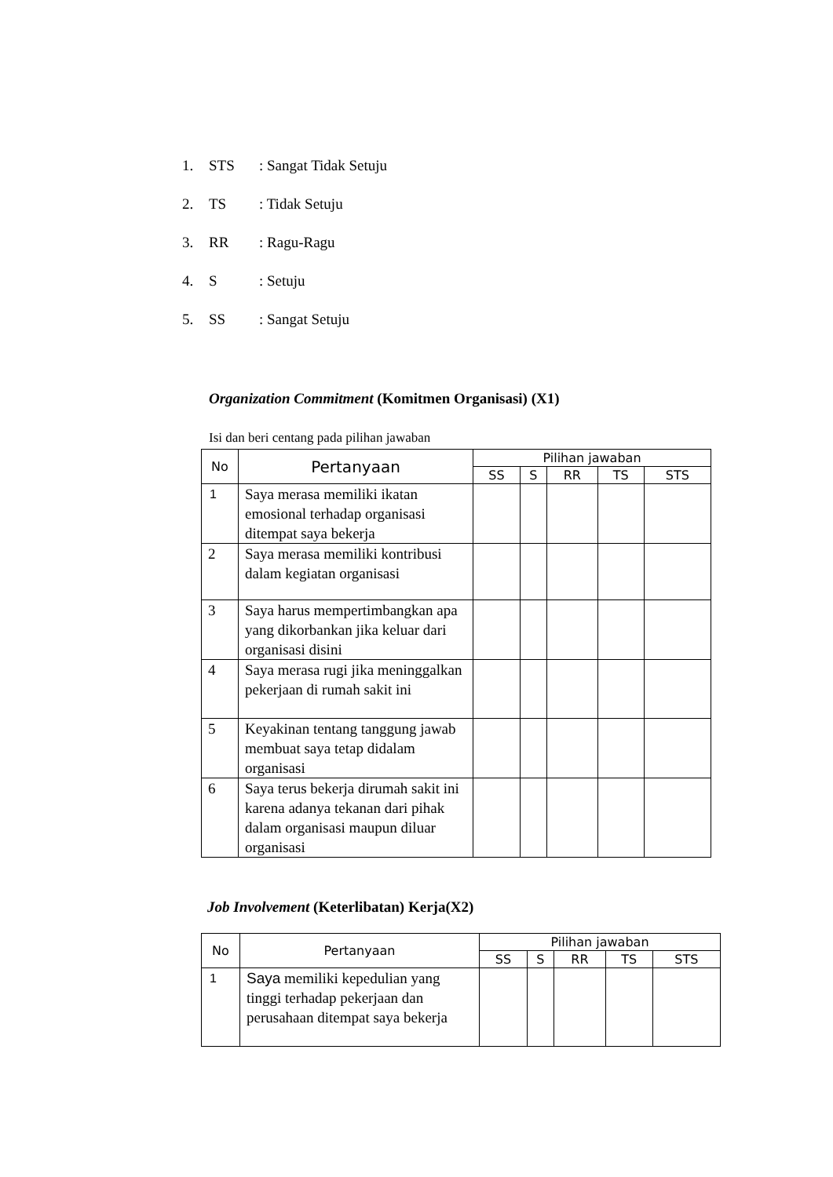1. STS: Sangat Tidak Setuju
2. TS: Tidak Setuju
3. RR: Ragu-Ragu
4. S: Setuju
5. SS: Sangat Setuju
Organization Commitment (Komitmen Organisasi) (X1)
Isi dan beri centang pada pilihan jawaban
| No | Pertanyaan | Pilihan jawaban | | | | |
| --- | --- | --- | --- | --- | --- | --- |
| | | SS | S | RR | TS | STS |
| 1 | Saya merasa memiliki ikatan emosional terhadap organisasi ditempat saya bekerja | | | | | |
| 2 | Saya merasa memiliki kontribusi dalam kegiatan organisasi | | | | | |
| 3 | Saya harus mempertimbangkan apa yang dikorbankan jika keluar dari organisasi disini | | | | | |
| 4 | Saya merasa rugi jika meninggalkan pekerjaan di rumah sakit ini | | | | | |
| 5 | Keyakinan tentang tanggung jawab membuat saya tetap didalam organisasi | | | | | |
| 6 | Saya terus bekerja dirumah sakit ini karena adanya tekanan dari pihak dalam organisasi maupun diluar organisasi | | | | | |
Job Involvement (Keterlibatan) Kerja(X2)
| No | Pertanyaan | Pilihan jawaban | | | | |
| --- | --- | --- | --- | --- | --- | --- |
| | | SS | S | RR | TS | STS |
| 1 | Saya memiliki kepedulian yang tinggi terhadap pekerjaan dan perusahaan ditempat saya bekerja | | | | | |